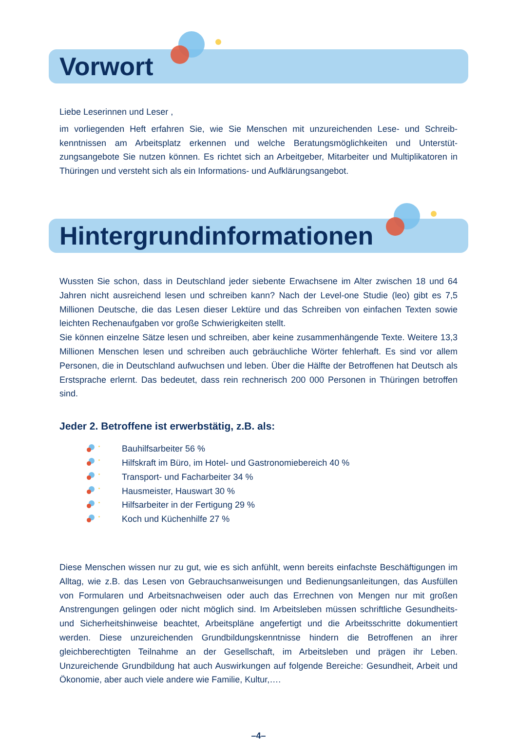Vorwort
Liebe Leserinnen und Leser ,
im vorliegenden Heft erfahren Sie, wie Sie Menschen mit unzureichenden Lese- und Schreib­kenntnissen am Arbeitsplatz erkennen und welche Beratungsmöglichkeiten und Unterstüt­zungsangebote Sie nutzen können. Es richtet sich an Arbeitgeber, Mitarbeiter und Multiplikato­ren in Thüringen und versteht sich als ein Informations- und Aufklärungsangebot.
Hintergrundinformationen
Wussten Sie schon, dass in Deutschland jeder siebente Erwachsene im Alter zwischen 18 und 64 Jahren nicht ausreichend lesen und schreiben kann? Nach der Level-one Studie (leo) gibt es 7,5 Millionen Deutsche, die das Lesen dieser Lektüre und das Schreiben von einfachen Texten sowie leichten Rechenaufgaben vor große Schwierigkeiten stellt.
Sie können einzelne Sätze lesen und schreiben, aber keine zusammenhängende Texte. Weite­re 13,3 Millionen Menschen lesen und schreiben auch gebräuchliche Wörter fehlerhaft. Es sind vor allem Personen, die in Deutschland aufwuchsen und leben. Über die Hälfte der Betroffenen hat Deutsch als Erstsprache erlernt. Das bedeutet, dass rein rechnerisch 200 000 Personen in Thüringen betroffen sind.
Jeder 2. Betroffene ist erwerbstätig, z.B. als:
Bauhilfsarbeiter 56 %
Hilfskraft im Büro, im Hotel- und Gastronomiebereich 40 %
Transport- und Facharbeiter 34 %
Hausmeister, Hauswart 30 %
Hilfsarbeiter in der Fertigung 29 %
Koch und Küchenhilfe 27 %
Diese Menschen wissen nur zu gut, wie es sich anfühlt, wenn bereits einfachste Beschäftigun­gen im Alltag, wie z.B. das Lesen von Gebrauchsanweisungen und Bedienungsanleitungen, das Ausfüllen von Formularen und Arbeitsnachweisen oder auch das Errechnen von Men­gen nur mit großen Anstrengungen gelingen oder nicht möglich sind. Im Arbeitsleben müssen schriftliche Gesundheits- und Sicherheitshinweise beachtet, Arbeitspläne angefertigt und die Arbeitsschritte dokumentiert werden. Diese unzureichenden Grundbildungskenntnisse hindern die Betroffenen an ihrer gleichberechtigten Teilnahme an der Gesellschaft, im Arbeitsleben und prägen ihr Leben. Unzureichende Grundbildung hat auch Auswirkungen auf folgende Bereiche: Gesundheit, Arbeit und Ökonomie, aber auch viele andere wie Familie, Kultur,….
–4–